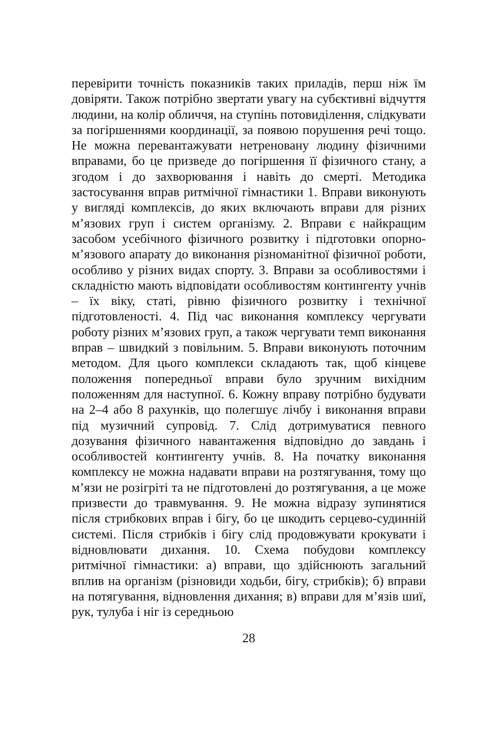перевірити точність показників таких приладів, перш ніж їм довіряти. Також потрібно звертати увагу на субєктивні відчуття людини, на колір обличчя, на ступінь потовиділення, слідкувати за погіршеннями координації, за появою порушення речі тощо. Не можна перевантажувати нетреновану людину фізичними вправами, бо це призведе до погіршення її фізичного стану, а згодом і до захворювання і навіть до смерті. Методика застосування вправ ритмічної гімнастики 1. Вправи виконують у вигляді комплексів, до яких включають вправи для різних м’язових груп і систем організму. 2. Вправи є найкращим засобом усебічного фізичного розвитку і підготовки опорно-м’язового апарату до виконання різноманітної фізичної роботи, особливо у різних видах спорту. 3. Вправи за особливостями і складністю мають відповідати особливостям контингенту учнів – їх віку, статі, рівню фізичного розвитку і технічної підготовленості. 4. Під час виконання комплексу чергувати роботу різних м’язових груп, а також чергувати темп виконання вправ – швидкий з повільним. 5. Вправи виконують поточним методом. Для цього комплекси складають так, щоб кінцеве положення попередньої вправи було зручним вихідним положенням для наступної. 6. Кожну вправу потрібно будувати на 2–4 або 8 рахунків, що полегшує лічбу і виконання вправи під музичний супровід. 7. Слід дотримуватися певного дозування фізичного навантаження відповідно до завдань і особливостей контингенту учнів. 8. На початку виконання комплексу не можна надавати вправи на розтягування, тому що м’язи не розігріті та не підготовлені до розтягування, а це може призвести до травмування. 9. Не можна відразу зупинятися після стрибкових вправ і бігу, бо це шкодить серцево-судинній системі. Після стрибків і бігу слід продовжувати крокувати і відновлювати дихання. 10. Схема побудови комплексу ритмічної гімнастики: а) вправи, що здійснюють загальний вплив на організм (різновиди ходьби, бігу, стрибків); б) вправи на потягування, відновлення дихання; в) вправи для м’язів шиї, рук, тулуба і ніг із середньою
28